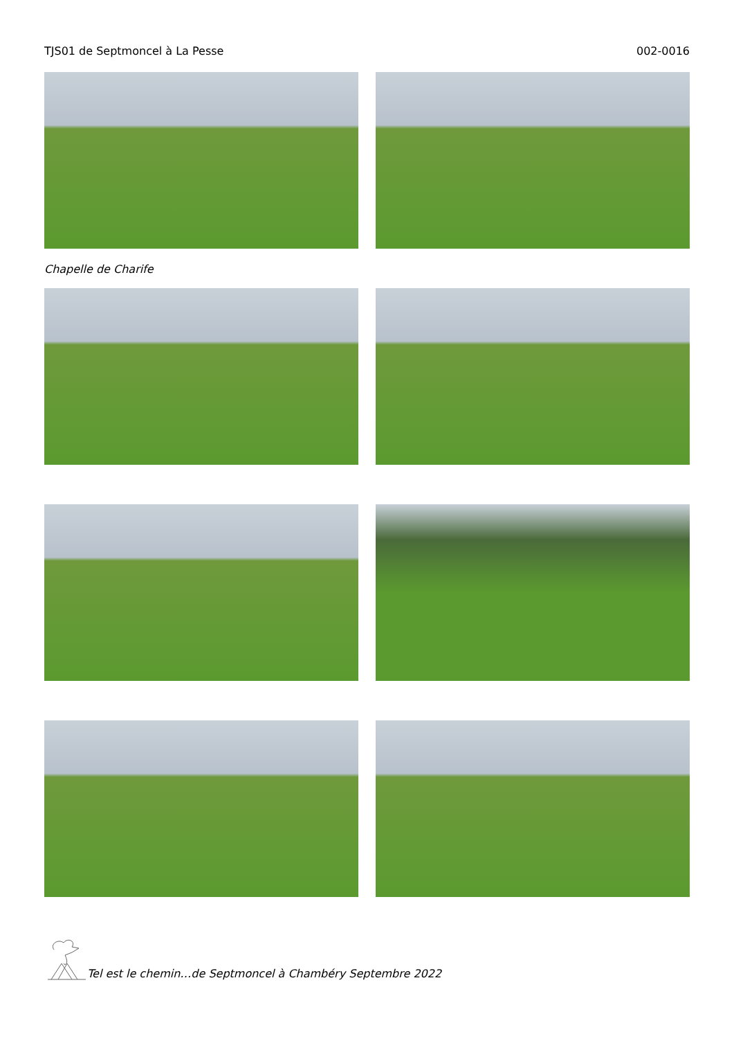TJS01 de Septmoncel à La Pesse 002-0016
Chapelle de Charife
Tel est le chemin…de Septmoncel à Chambéry Septembre 2022